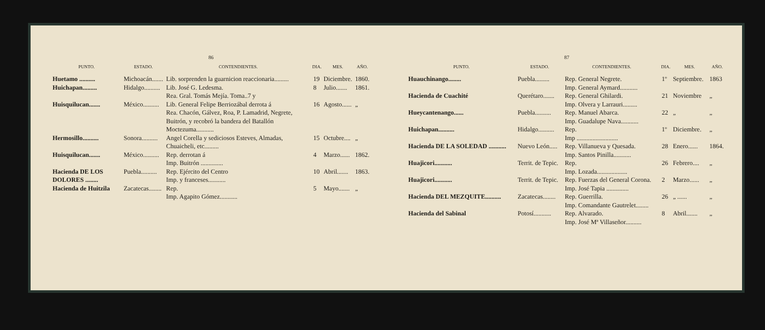86
| PUNTO. | ESTADO. | CONTENDIENTES. | DIA. | MES. | AÑO. |
| --- | --- | --- | --- | --- | --- |
| Huetamo .......... | Michoacán....... | Lib. sorprenden la guarnicion reaccionaria......... | 19 | Diciembre. | 1860. |
| Huichapan......... | Hidalgo.......... | Lib. José G. Ledesma. Rea. Gral. Tomás Mejía. Toma..7 y | 8 | Julio....... | 1861. |
| Huisquilucan....... | México.......... | Lib. General Felipe Berriozábal derrota á Rea. Chacón, Gálvez, Roa, P. Lamadrid, Negrete, Buitrón, y recobró la bandera del Batallón Moctezuma........... | 16 | Agosto...... | „ |
| Hermosillo.......... | Sonora.......... | Angel Corella y sediciosos Esteves, Almadas, Chuaicheli, etc......... | 15 | Octubre.... | „ |
| Huisquilucan....... | México.......... | Rep. derrotan á Imp. Buitrón .............. | 4 | Marzo...... | 1862. |
| Hacienda DE LOS DOLORES ........ | Puebla.......... | Rep. Ejército del Centro Imp. y franceses........... | 10 | Abril....... | 1863. |
| Hacienda de Huitzila | Zacatecas........ | Rep. Imp. Agapito Gómez........... | 5 | Mayo....... | „ |
87
| PUNTO. | ESTADO. | CONTENDIENTES. | DIA. | MES. | AÑO. |
| --- | --- | --- | --- | --- | --- |
| Huauchinango........ | Puebla......... | Rep. General Negrete. Imp. General Aymard........... | 1º | Septiembre. | 1863 |
| Hacienda de Cuachité | Querétaro....... | Rep. General Ghilardi. Imp. Olvera y Larrauri......... | 21 | Noviembre | „ |
| Hueycantenango...... | Puebla.......... | Rep. Manuel Abarca. Imp. Guadalupe Nava........... | 22 | „ | „ |
| Huichapan.......... | Hidalgo.......... | Rep. Imp .......................... | 1º | Diciembre. | „ |
| Hacienda DE LA SOLEDAD ........... | Nuevo León..... | Rep. Villanueva y Quesada. Imp. Santos Pinilla........... | 28 | Enero...... | 1864. |
| Huajicori........... | Territ. de Tepic. | Rep. Imp. Lozada................... | 26 | Febrero.... | „ |
| Huajicori........... | Territ. de Tepic. | Rep. Fuerzas del General Corona. Imp. José Tapia .............. | 2 | Marzo...... | „ |
| Hacienda DEL MEZQUITE.......... | Zacatecas........ | Rep. Guerrilla. Imp. Comandante Gautrelet........ | 26 | „ ...... | „ |
| Hacienda del Sabinal | Potosí........... | Rep. Alvarado. Imp. José Mª Villaseñor.......... | 8 | Abril....... | „ |